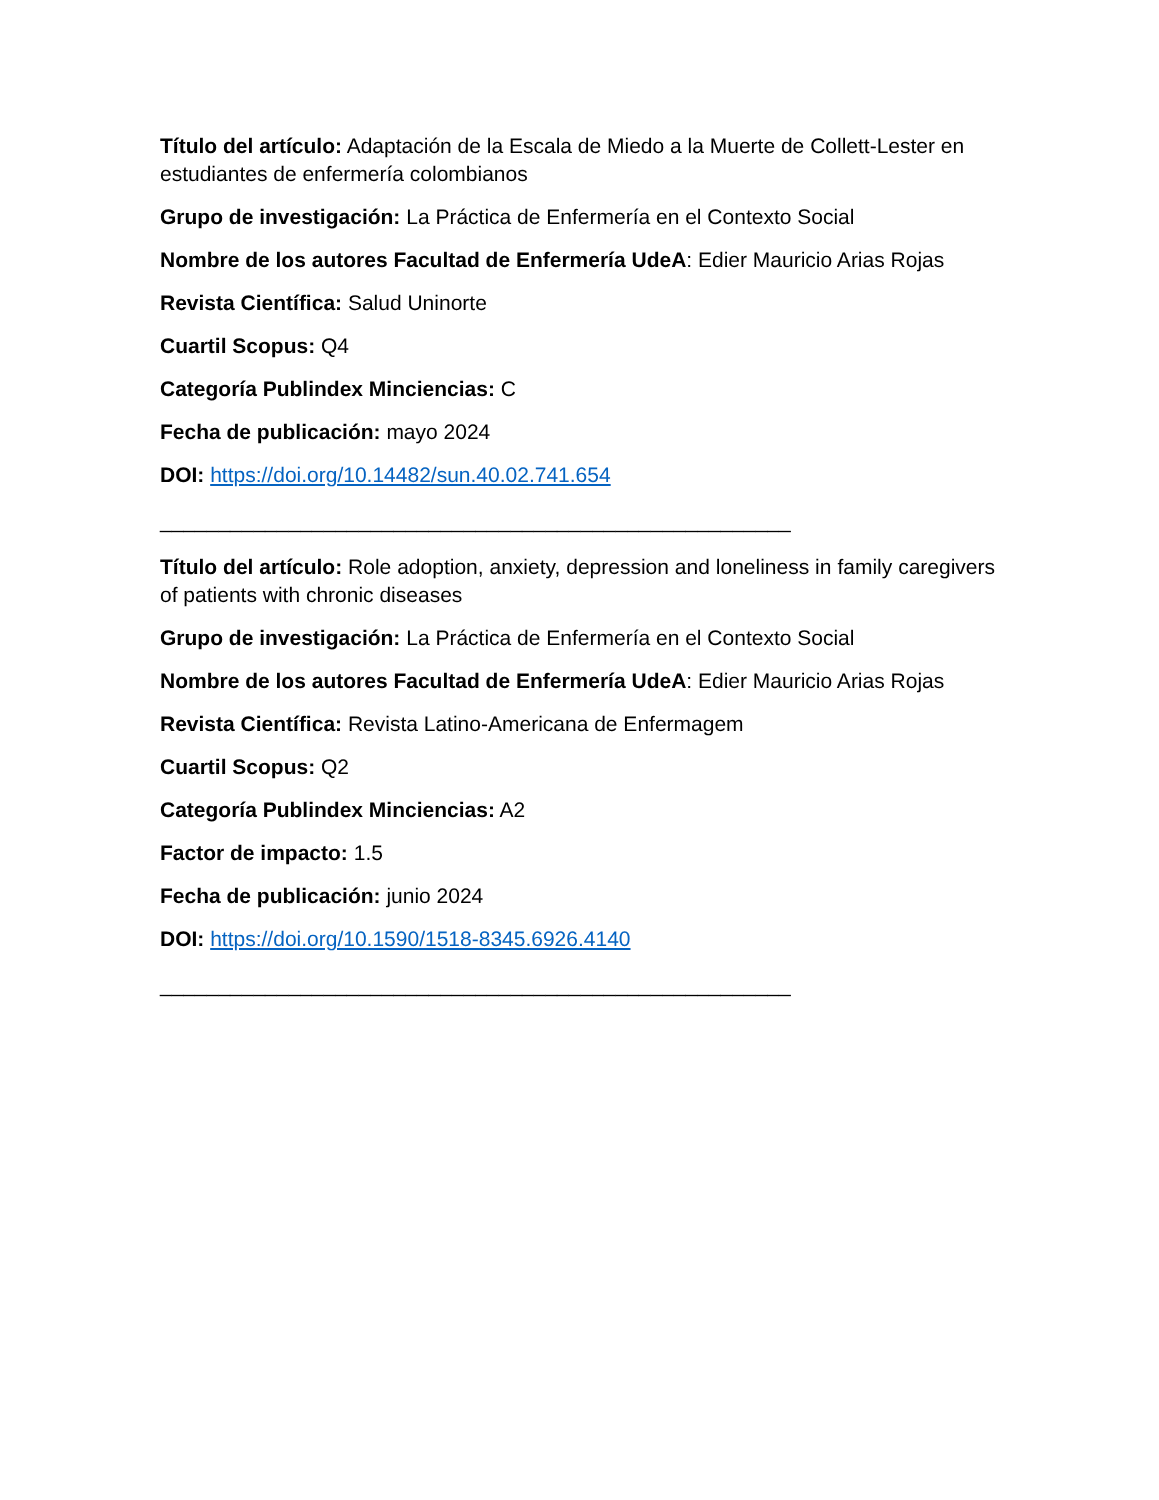Título del artículo: Adaptación de la Escala de Miedo a la Muerte de Collett-Lester en estudiantes de enfermería colombianos
Grupo de investigación: La Práctica de Enfermería en el Contexto Social
Nombre de los autores Facultad de Enfermería UdeA: Edier Mauricio Arias Rojas
Revista Científica: Salud Uninorte
Cuartil Scopus: Q4
Categoría Publindex Minciencias: C
Fecha de publicación: mayo 2024
DOI: https://doi.org/10.14482/sun.40.02.741.654
______________________________________________________
Título del artículo: Role adoption, anxiety, depression and loneliness in family caregivers of patients with chronic diseases
Grupo de investigación: La Práctica de Enfermería en el Contexto Social
Nombre de los autores Facultad de Enfermería UdeA: Edier Mauricio Arias Rojas
Revista Científica: Revista Latino-Americana de Enfermagem
Cuartil Scopus: Q2
Categoría Publindex Minciencias: A2
Factor de impacto: 1.5
Fecha de publicación: junio 2024
DOI: https://doi.org/10.1590/1518-8345.6926.4140
______________________________________________________